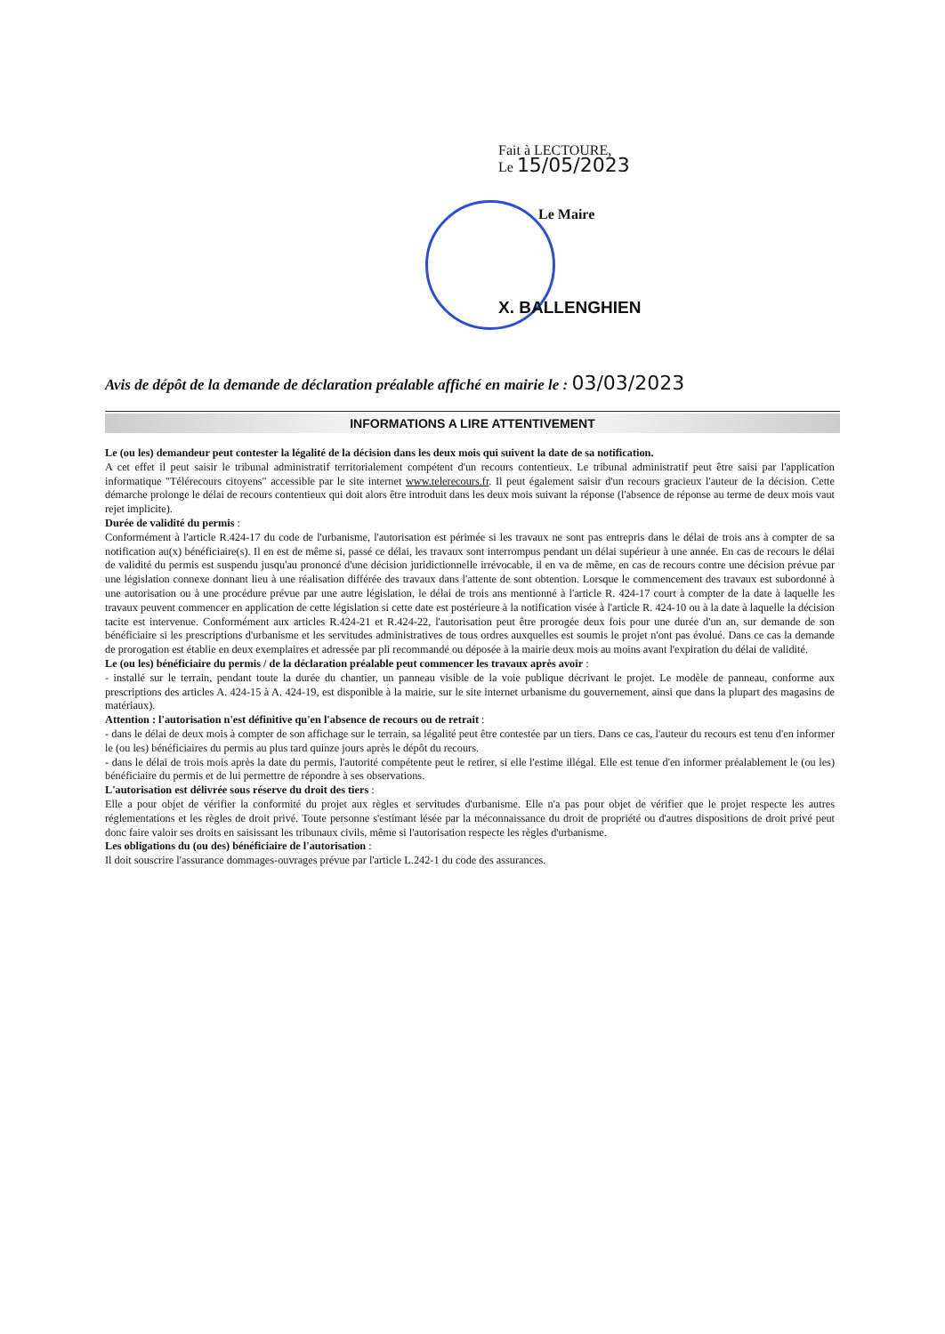Fait à LECTOURE,
Le 15/05/2023
Le Maire
X. BALLENGHIEN
Avis de dépôt de la demande de déclaration préalable affiché en mairie le : 03/03/2023
INFORMATIONS A LIRE ATTENTIVEMENT
Le (ou les) demandeur peut contester la légalité de la décision dans les deux mois qui suivent la date de sa notification.
A cet effet il peut saisir le tribunal administratif territorialement compétent d'un recours contentieux. Le tribunal administratif peut être saisi par l'application informatique "Télérecours citoyens" accessible par le site internet www.telerecours.fr. Il peut également saisir d'un recours gracieux l'auteur de la décision. Cette démarche prolonge le délai de recours contentieux qui doit alors être introduit dans les deux mois suivant la réponse (l'absence de réponse au terme de deux mois vaut rejet implicite).
Durée de validité du permis :
Conformément à l'article R.424-17 du code de l'urbanisme, l'autorisation est périmée si les travaux ne sont pas entrepris dans le délai de trois ans à compter de sa notification au(x) bénéficiaire(s). Il en est de même si, passé ce délai, les travaux sont interrompus pendant un délai supérieur à une année. En cas de recours le délai de validité du permis est suspendu jusqu'au prononcé d'une décision juridictionnelle irrévocable, il en va de même, en cas de recours contre une décision prévue par une législation connexe donnant lieu à une réalisation différée des travaux dans l'attente de sont obtention. Lorsque le commencement des travaux est subordonné à une autorisation ou à une procédure prévue par une autre législation, le délai de trois ans mentionné à l'article R. 424-17 court à compter de la date à laquelle les travaux peuvent commencer en application de cette législation si cette date est postérieure à la notification visée à l'article R. 424-10 ou à la date à laquelle la décision tacite est intervenue. Conformément aux articles R.424-21 et R.424-22, l'autorisation peut être prorogée deux fois pour une durée d'un an, sur demande de son bénéficiaire si les prescriptions d'urbanisme et les servitudes administratives de tous ordres auxquelles est soumis le projet n'ont pas évolué. Dans ce cas la demande de prorogation est établie en deux exemplaires et adressée par pli recommandé ou déposée à la mairie deux mois au moins avant l'expiration du délai de validité.
Le (ou les) bénéficiaire du permis / de la déclaration préalable peut commencer les travaux après avoir :
- installé sur le terrain, pendant toute la durée du chantier, un panneau visible de la voie publique décrivant le projet. Le modèle de panneau, conforme aux prescriptions des articles A. 424-15 à A. 424-19, est disponible à la mairie, sur le site internet urbanisme du gouvernement, ainsi que dans la plupart des magasins de matériaux).
Attention : l'autorisation n'est définitive qu'en l'absence de recours ou de retrait :
- dans le délai de deux mois à compter de son affichage sur le terrain, sa légalité peut être contestée par un tiers. Dans ce cas, l'auteur du recours est tenu d'en informer le (ou les) bénéficiaires du permis au plus tard quinze jours après le dépôt du recours.
- dans le délai de trois mois après la date du permis, l'autorité compétente peut le retirer, si elle l'estime illégal. Elle est tenue d'en informer préalablement le (ou les) bénéficiaire du permis et de lui permettre de répondre à ses observations.
L'autorisation est délivrée sous réserve du droit des tiers :
Elle a pour objet de vérifier la conformité du projet aux règles et servitudes d'urbanisme. Elle n'a pas pour objet de vérifier que le projet respecte les autres réglementations et les règles de droit privé. Toute personne s'estimant lésée par la méconnaissance du droit de propriété ou d'autres dispositions de droit privé peut donc faire valoir ses droits en saisissant les tribunaux civils, même si l'autorisation respecte les règles d'urbanisme.
Les obligations du (ou des) bénéficiaire de l'autorisation :
Il doit souscrire l'assurance dommages-ouvrages prévue par l'article L.242-1 du code des assurances.